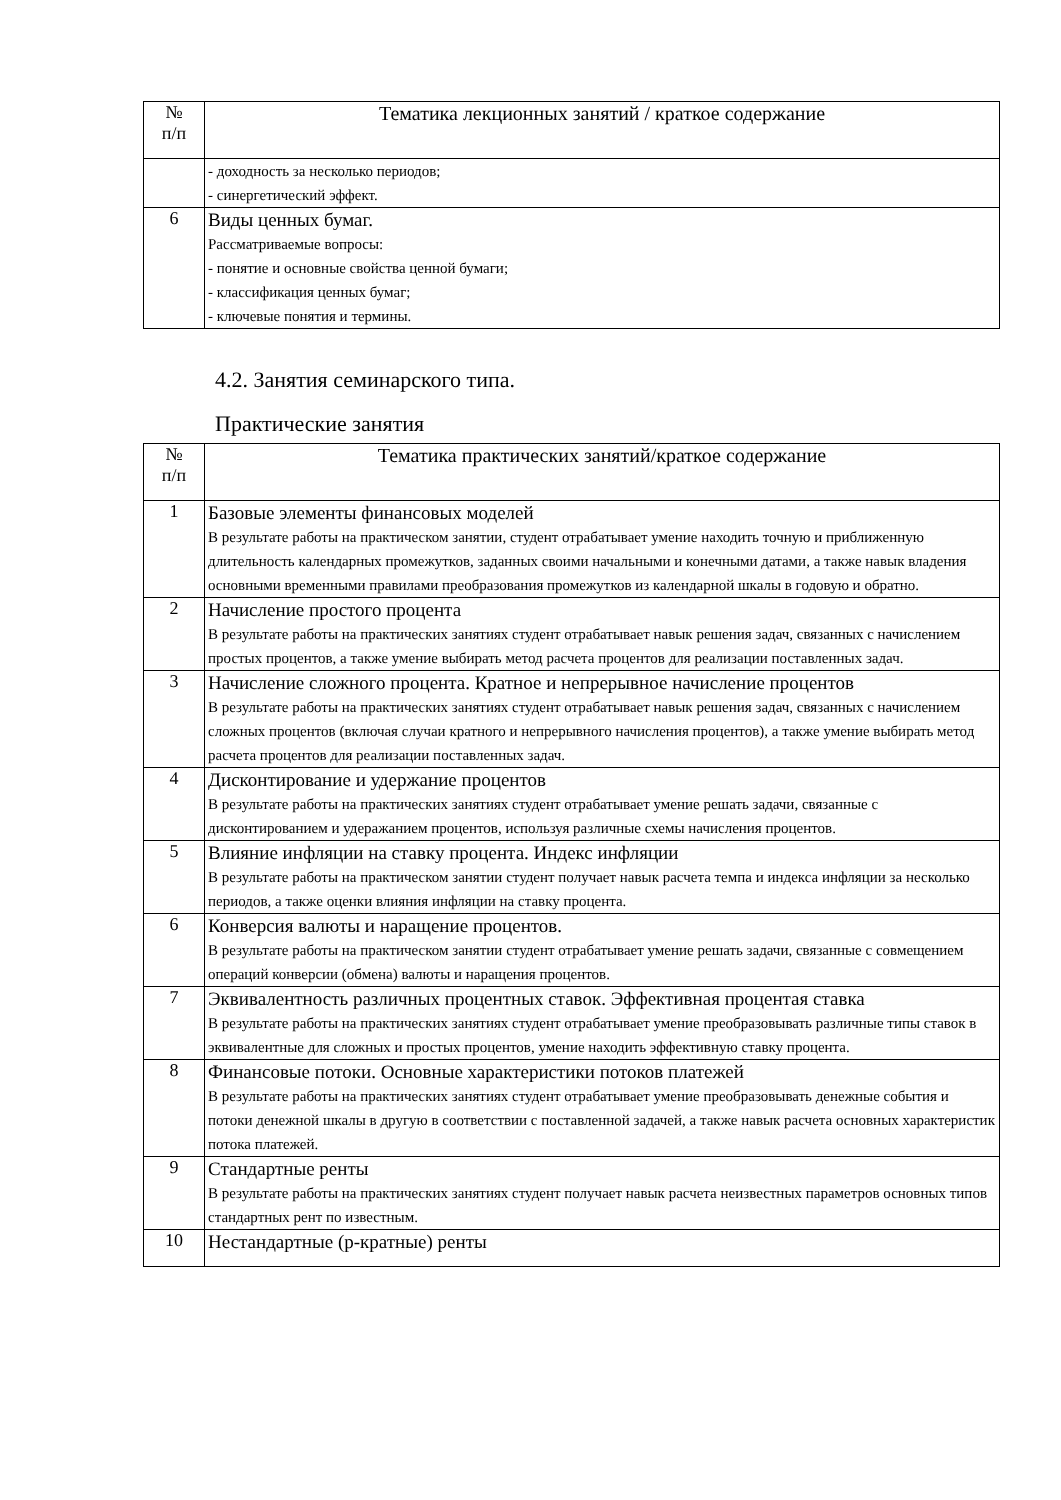| № п/п | Тематика лекционных занятий / краткое содержание |
| --- | --- |
| | - доходность за несколько периодов; - синергетический эффект. |
| 6 | Виды ценных бумаг. Рассматриваемые вопросы: - понятие и основные свойства ценной бумаги; - классификация ценных бумаг; - ключевые понятия и термины. |
4.2. Занятия семинарского типа.
Практические занятия
| № п/п | Тематика практических занятий/краткое содержание |
| --- | --- |
| 1 | Базовые элементы финансовых моделей В результате работы на практическом занятии, студент отрабатывает умение находить точную и приближенную длительность календарных промежутков, заданных своими начальными и конечными датами, а также навык владения основными временными правилами преобразования промежутков из календарной шкалы в годовую и обратно. |
| 2 | Начисление простого процента В результате работы на практических занятиях студент отрабатывает навык решения задач, связанных с начислением простых процентов, а также умение выбирать метод расчета процентов для реализации поставленных задач. |
| 3 | Начисление сложного процента. Кратное и непрерывное начисление процентов В результате работы на практических занятиях студент отрабатывает навык решения задач, связанных с начислением сложных процентов (включая случаи кратного и непрерывного начисления процентов), а также умение выбирать метод расчета процентов для реализации поставленных задач. |
| 4 | Дисконтирование и удержание процентов В результате работы на практических занятиях студент отрабатывает умение решать задачи, связанные с дисконтированием и удеражанием процентов, используя различные схемы начисления процентов. |
| 5 | Влияние инфляции на ставку процента. Индекс инфляции В результате работы на практическом занятии студент получает навык расчета темпа и индекса инфляции за несколько периодов, а также оценки влияния инфляции на ставку процента. |
| 6 | Конверсия валюты и наращение процентов. В результате работы на практическом занятии студент отрабатывает умение решать задачи, связанные с совмещением операций конверсии (обмена) валюты и наращения процентов. |
| 7 | Эквивалентность различных процентных ставок. Эффективная процентая ставка В результате работы на практических занятиях студент отрабатывает умение преобразовывать различные типы ставок в эквивалентные для сложных и простых процентов, умение находить эффективную ставку процента. |
| 8 | Финансовые потоки. Основные характеристики потоков платежей В результате работы на практических занятиях студент отрабатывает умение преобразовывать денежные события и потоки денежной шкалы в другую в соответствии с поставленной задачей, а также навык расчета основных характеристик потока платежей. |
| 9 | Стандартные ренты В результате работы на практических занятиях студент получает навык расчета неизвестных параметров основных типов стандартных рент по известным. |
| 10 | Нестандартные (p-кратные) ренты |